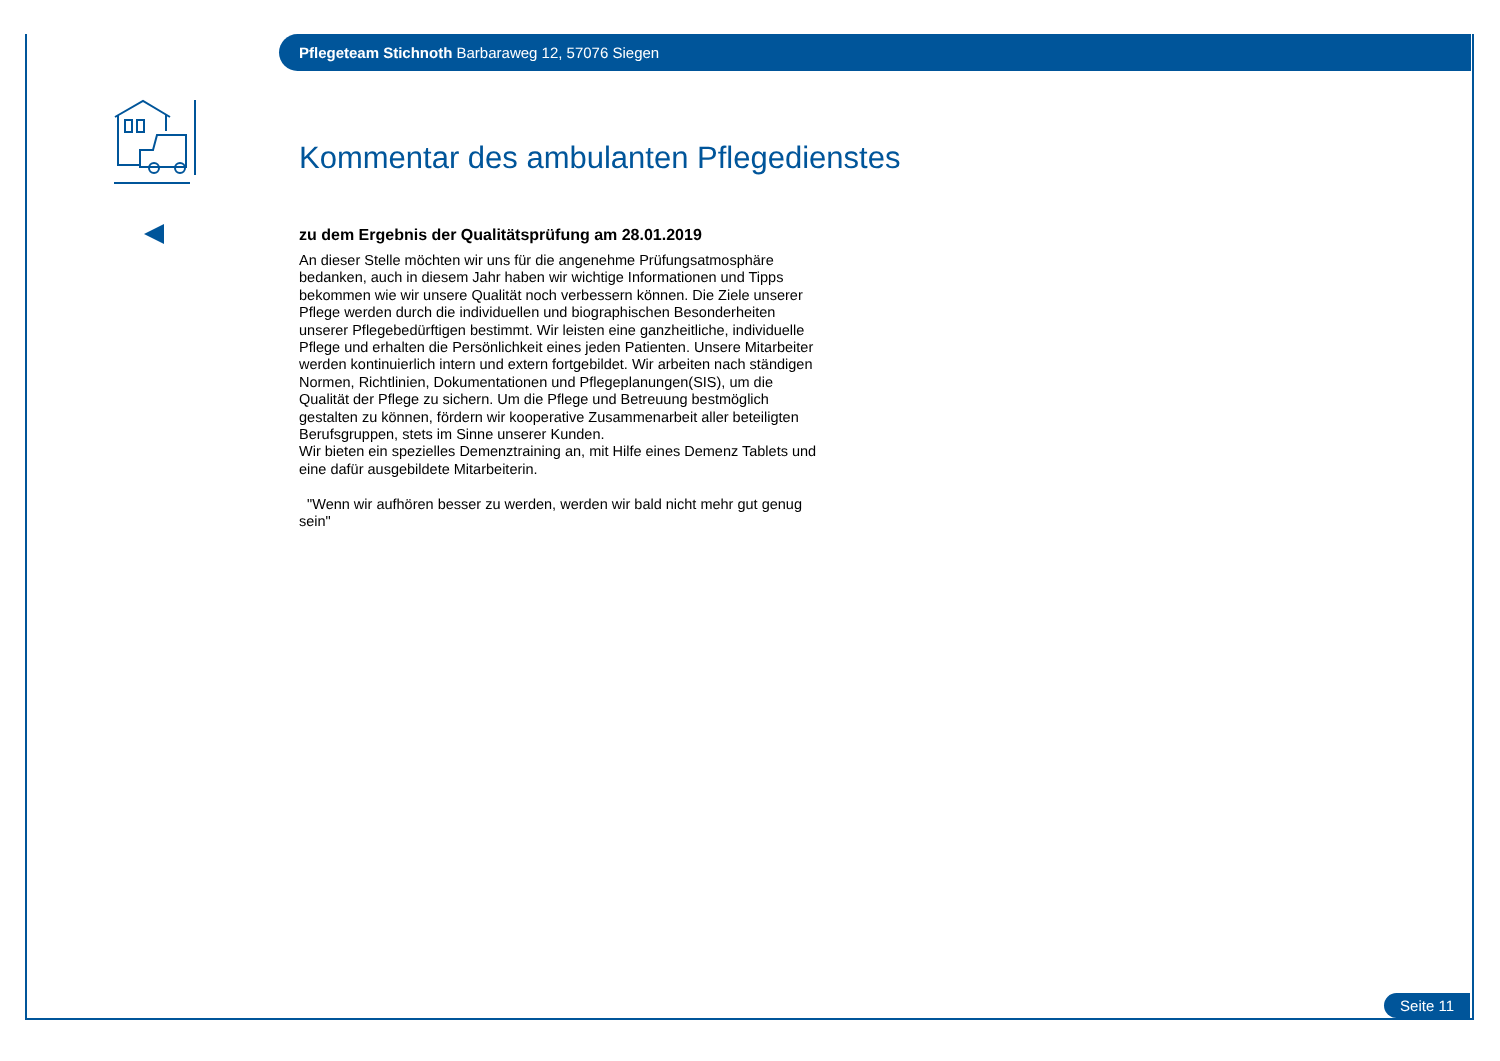Pflegeteam Stichnoth Barbaraweg 12, 57076 Siegen
Kommentar des ambulanten Pflegedienstes
zu dem Ergebnis der Qualitätsprüfung am 28.01.2019
An dieser Stelle möchten wir uns für die angenehme Prüfungsatmosphäre bedanken, auch in diesem Jahr haben wir wichtige Informationen und Tipps bekommen wie wir unsere Qualität noch verbessern können. Die Ziele unserer Pflege werden durch die individuellen und biographischen Besonderheiten unserer Pflegebedürftigen bestimmt. Wir leisten eine ganzheitliche, individuelle Pflege und erhalten die Persönlichkeit eines jeden Patienten. Unsere Mitarbeiter werden kontinuierlich intern und extern fortgebildet. Wir arbeiten nach ständigen Normen, Richtlinien, Dokumentationen und Pflegeplanungen(SIS), um die Qualität der Pflege zu sichern. Um die Pflege und Betreuung bestmöglich gestalten zu können, fördern wir kooperative Zusammenarbeit aller beteiligten Berufsgruppen, stets im Sinne unserer Kunden.
Wir bieten ein spezielles Demenztraining an, mit Hilfe eines Demenz Tablets und eine dafür ausgebildete Mitarbeiterin.
"Wenn wir aufhören besser zu werden, werden wir bald nicht mehr gut genug sein"
Seite 11